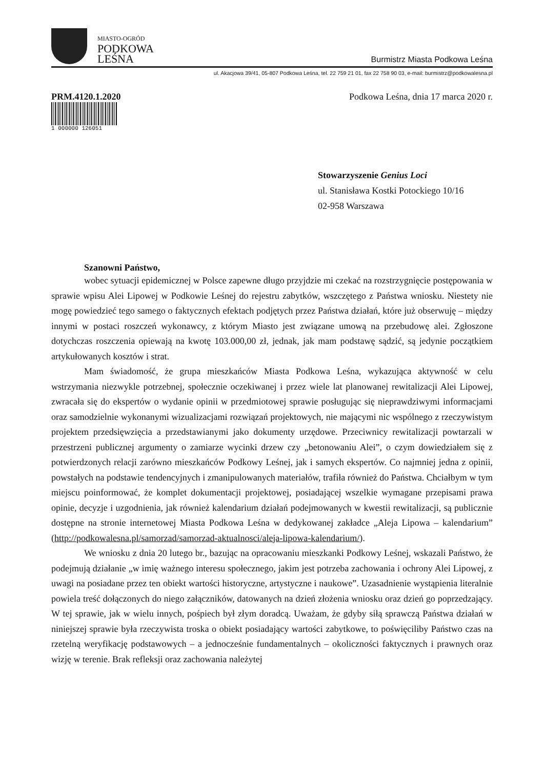MIASTO-OGRÓD
PODKOWA
LEŚNA
Burmistrz Miasta Podkowa Leśna
ul. Akacjowa 39/41, 05-807 Podkowa Leśna, tel. 22 759 21 01, fax 22 758 90 03, e-mail: burmistrz@podkowalesna.pl
PRM.4120.1.2020
1 000000 126051
Podkowa Leśna, dnia 17 marca 2020 r.
Stowarzyszenie Genius Loci
ul. Stanisława Kostki Potockiego 10/16
02-958 Warszawa
Szanowni Państwo,
wobec sytuacji epidemicznej w Polsce zapewne długo przyjdzie mi czekać na rozstrzygnięcie postępowania w sprawie wpisu Alei Lipowej w Podkowie Leśnej do rejestru zabytków, wszczętego z Państwa wniosku. Niestety nie mogę powiedzieć tego samego o faktycznych efektach podjętych przez Państwa działań, które już obserwuję – między innymi w postaci roszczeń wykonawcy, z którym Miasto jest związane umową na przebudowę alei. Zgłoszone dotychczas roszczenia opiewają na kwotę 103.000,00 zł, jednak, jak mam podstawę sądzić, są jedynie początkiem artykułowanych kosztów i strat.
Mam świadomość, że grupa mieszkańców Miasta Podkowa Leśna, wykazująca aktywność w celu wstrzymania niezwykle potrzebnej, społecznie oczekiwanej i przez wiele lat planowanej rewitalizacji Alei Lipowej, zwracała się do ekspertów o wydanie opinii w przedmiotowej sprawie posługując się nieprawdziwymi informacjami oraz samodzielnie wykonanymi wizualizacjami rozwiązań projektowych, nie mającymi nic wspólnego z rzeczywistym projektem przedsięwzięcia a przedstawianymi jako dokumenty urzędowe. Przeciwnicy rewitalizacji powtarzali w przestrzeni publicznej argumenty o zamiarze wycinki drzew czy „betonowaniu Alei”, o czym dowiedziałem się z potwierdzonych relacji zarówno mieszkańców Podkowy Leśnej, jak i samych ekspertów. Co najmniej jedna z opinii, powstałych na podstawie tendencyjnych i zmanipulowanych materiałów, trafiła również do Państwa. Chciałbym w tym miejscu poinformować, że komplet dokumentacji projektowej, posiadającej wszelkie wymagane przepisami prawa opinie, decyzje i uzgodnienia, jak również kalendarium działań podejmowanych w kwestii rewitalizacji, są publicznie dostępne na stronie internetowej Miasta Podkowa Leśna w dedykowanej zakładce „Aleja Lipowa – kalendarium” (http://podkowalesna.pl/samorzad/samorzad-aktualnosci/aleja-lipowa-kalendarium/).
We wniosku z dnia 20 lutego br., bazując na opracowaniu mieszkanki Podkowy Leśnej, wskazali Państwo, że podejmują działanie „w imię ważnego interesu społecznego, jakim jest potrzeba zachowania i ochrony Alei Lipowej, z uwagi na posiadane przez ten obiekt wartości historyczne, artystyczne i naukowe”. Uzasadnienie wystąpienia literalnie powiela treść dołączonych do niego załączników, datowanych na dzień złożenia wniosku oraz dzień go poprzedzający. W tej sprawie, jak w wielu innych, pośpiech był złym doradcą. Uważam, że gdyby siłą sprawczą Państwa działań w niniejszej sprawie była rzeczywista troska o obiekt posiadający wartości zabytkowe, to poświęciliby Państwo czas na rzetelną weryfikację podstawowych – a jednocześnie fundamentalnych – okoliczności faktycznych i prawnych oraz wizję w terenie. Brak refleksji oraz zachowania należytej